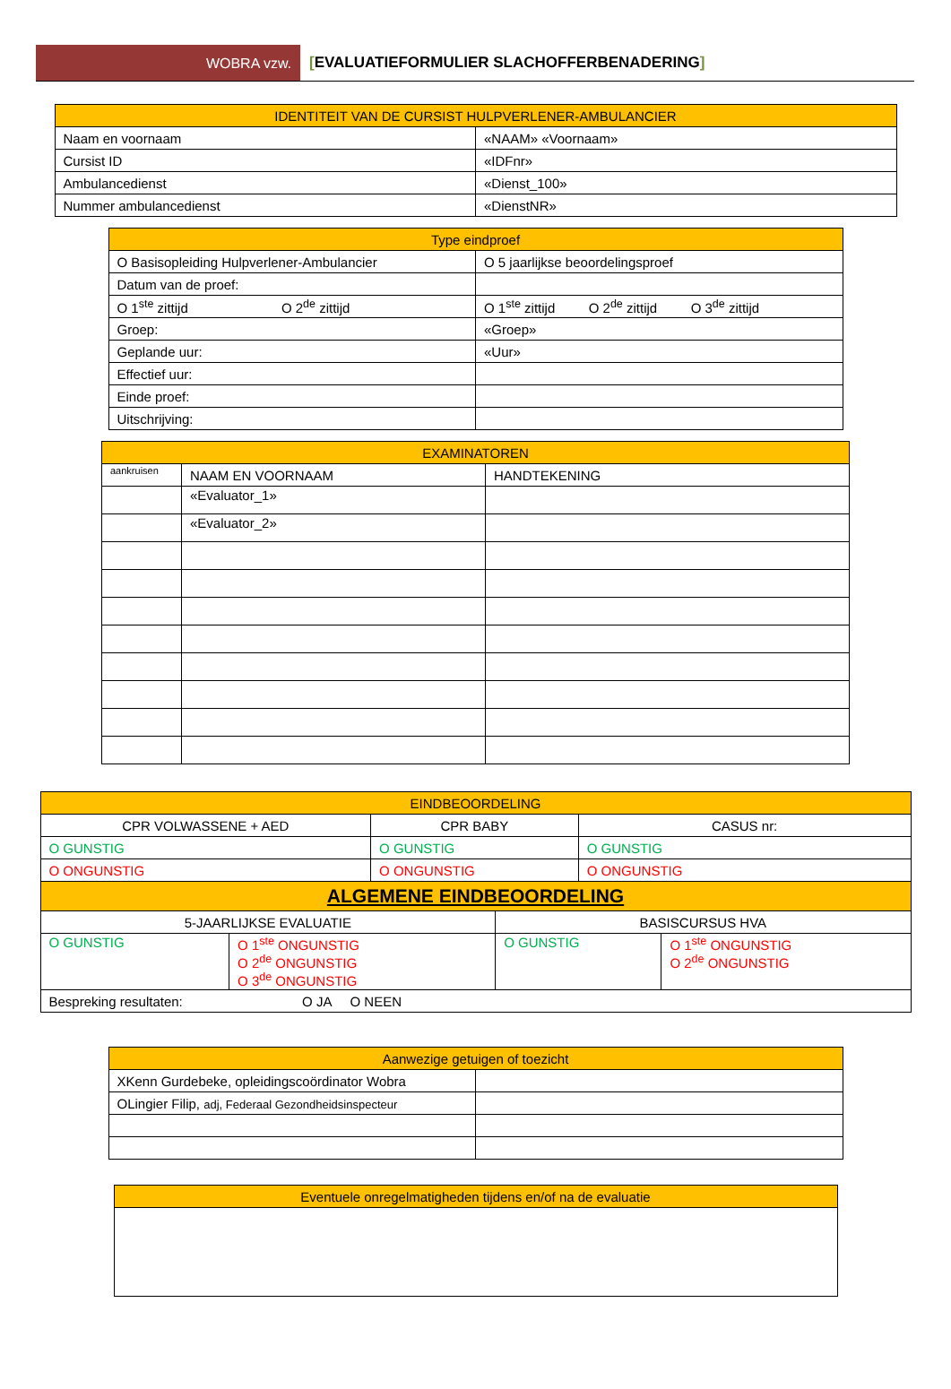WOBRA vzw. [EVALUATIEFORMULIER SLACHOFFERBENADERING]
| IDENTITEIT VAN DE CURSIST HULPVERLENER-AMBULANCIER | |
| --- | --- |
| Naam en voornaam | «NAAM» «Voornaam» |
| Cursist ID | «IDFnr» |
| Ambulancedienst | «Dienst_100» |
| Nummer ambulancedienst | «DienstNR» |
| Type eindproef | |
| --- | --- |
| O Basisopleiding Hulpverlener-Ambulancier | O 5 jaarlijkse beoordelingsproef |
| Datum van de proef: | |
| O 1<sup>ste</sup> zittijd O 2<sup>de</sup> zittijd | O 1<sup>ste</sup> zittijd O 2<sup>de</sup> zittijd O 3<sup>de</sup> zittijd |
| Groep: | «Groep» |
| Geplande uur: | «Uur» |
| Effectief uur: | |
| Einde proef: | |
| Uitschrijving: | |
| EXAMINATOREN | | |
| --- | --- | --- |
| aankruisen | NAAM EN VOORNAAM | HANDTEKENING |
| | «Evaluator_1» | |
| | «Evaluator_2» | |
| EINDBEOORDELING | | | | | |
| --- | --- | --- | --- | --- | --- |
| CPR VOLWASSENE + AED | | CPR BABY | | CASUS nr: | |
| O GUNSTIG | | O GUNSTIG | | O GUNSTIG | |
| O ONGUNSTIG | | O ONGUNSTIG | | O ONGUNSTIG | |
| ALGEMENE EINDBEOORDELING | | | | | |
| 5-JAARLIJKSE EVALUATIE | | | BASISCURSUS HVA | | |
| O GUNSTIG | O 1<sup>ste</sup> ONGUNSTIG O 2<sup>de</sup> ONGUNSTIG O 3<sup>de</sup> ONGUNSTIG | | O GUNSTIG | | O 1<sup>ste</sup> ONGUNSTIG O 2<sup>de</sup> ONGUNSTIG |
| Bespreking resultaten: O JA O NEEN | | | | | |
| Aanwezige getuigen of toezicht | |
| --- | --- |
| XKenn Gurdebeke, opleidingscoördinator Wobra | |
| OLingier Filip, adj, Federaal Gezondheidsinspecteur | |
| Eventuele onregelmatigheden tijdens en/of na de evaluatie |
| --- |